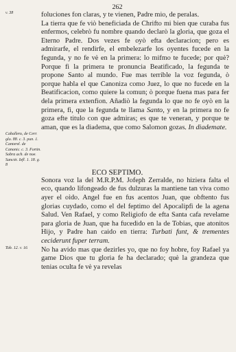262
v. 38
foluciones fon claras, y te vienen, Padre mio, de peralas.
La tierra que fe viò beneficiada de Chrifto mi bien que curaba fus enfermos, celebrò fu nombre quando declarò la gloria, que goza el Eterno Padre. Dos vezes fe oyò efta declaracion; pero es admirarfe, el rendirfe, el embelezarfe los oyentes fucede en la fegunda, y no fe vè en la primera: lo mifmo te fucede; por què? Porque fi la primera te pronuncia Beatificado, la fegunda te propone Santo al mundo. Fue mas terrible la voz fegunda, ò porque habla el que Canoniza como Juez, lo que no fucede en la Beatificacion, como quiere la comun; ò porque fuena mas para fer dela primera extenfion. Añadiò la fegunda lo que no fe oyò en la primera, fi, que la fegunda te llama Santo, y en la primera no fe goza efte titulo con que admiras; es que te veneran, y porque te aman, que es la diadema, que como Salomon gozas. In diademate.
Caballero, de Cerr. glo. 88. c. 3. pun. 1. Canterel. de Canonic. c. 3. Fortin. Sobra ach. de noe. Sanctit. Iefl. 1. 18. g. 8
ECO SEPTIMO.
Sonora voz la del M.R.P.M. Jofeph Zerralde, no hiziera falta el eco, quando lifongeado de fus dulzuras la mantiene tan viva como ayer el oìdo. Angel fue en fus acentos Juan, que obftento fus glorias cuydado, como el del feptimo del Apocalipfi de la agena Salud. Ven Rafael, y como Religiofo de efta Santa cafa revelame para gloria de Juan, que ha fucedido en la de Tobias, que atonitos Hijo, y Padre han caido en tierra: Turbati funt, & trementes ceciderunt fuper terram.
Tob. 12. v. 16
No ha avido mas que dezirles yo, que no foy hobre, foy Rafael ya game Dios que tu gloria fe ha declarado; què la grandeza que tenias oculta fe vè ya revelas